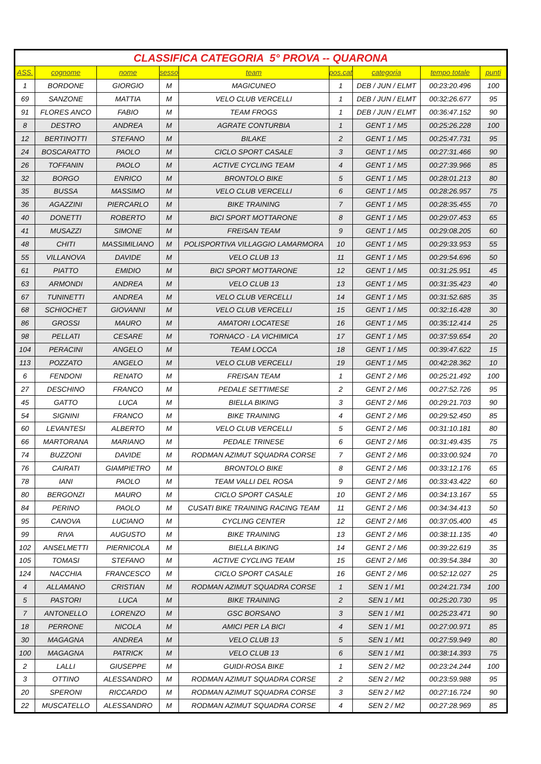| CLASSIFICA CATEGORIA 5° PROVA -- QUARONA | | | | | | | | |
| ASS. | cognome | nome | sesso | team | pos.cat | categoria | tempo totale | punti |
| 1 | BORDONE | GIORGIO | M | MAGICUNEO | 1 | DEB / JUN / ELMT | 00:23:20.496 | 100 |
| 69 | SANZONE | MATTIA | M | VELO CLUB VERCELLI | 1 | DEB / JUN / ELMT | 00:32:26.677 | 95 |
| 91 | FLORES ANCO | FABIO | M | TEAM FROGS | 1 | DEB / JUN / ELMT | 00:36:47.152 | 90 |
| 8 | DESTRO | ANDREA | M | AGRATE CONTURBIA | 1 | GENT 1 / M5 | 00:25:26.228 | 100 |
| 12 | BERTINOTTI | STEFANO | M | BILAKE | 2 | GENT 1 / M5 | 00:25:47.731 | 95 |
| 24 | BOSCARATTO | PAOLO | M | CICLO SPORT CASALE | 3 | GENT 1 / M5 | 00:27:31.466 | 90 |
| 26 | TOFFANIN | PAOLO | M | ACTIVE CYCLING TEAM | 4 | GENT 1 / M5 | 00:27:39.966 | 85 |
| 32 | BORGO | ENRICO | M | BRONTOLO BIKE | 5 | GENT 1 / M5 | 00:28:01.213 | 80 |
| 35 | BUSSA | MASSIMO | M | VELO CLUB VERCELLI | 6 | GENT 1 / M5 | 00:28:26.957 | 75 |
| 36 | AGAZZINI | PIERCARLO | M | BIKE TRAINING | 7 | GENT 1 / M5 | 00:28:35.455 | 70 |
| 40 | DONETTI | ROBERTO | M | BICI SPORT MOTTARONE | 8 | GENT 1 / M5 | 00:29:07.453 | 65 |
| 41 | MUSAZZI | SIMONE | M | FREISAN TEAM | 9 | GENT 1 / M5 | 00:29:08.205 | 60 |
| 48 | CHITI | MASSIMILIANO | M | POLISPORTIVA VILLAGGIO LAMARMORA | 10 | GENT 1 / M5 | 00:29:33.953 | 55 |
| 55 | VILLANOVA | DAVIDE | M | VELO CLUB 13 | 11 | GENT 1 / M5 | 00:29:54.696 | 50 |
| 61 | PIATTO | EMIDIO | M | BICI SPORT MOTTARONE | 12 | GENT 1 / M5 | 00:31:25.951 | 45 |
| 63 | ARMONDI | ANDREA | M | VELO CLUB 13 | 13 | GENT 1 / M5 | 00:31:35.423 | 40 |
| 67 | TUNINETTI | ANDREA | M | VELO CLUB VERCELLI | 14 | GENT 1 / M5 | 00:31:52.685 | 35 |
| 68 | SCHIOCHET | GIOVANNI | M | VELO CLUB VERCELLI | 15 | GENT 1 / M5 | 00:32:16.428 | 30 |
| 86 | GROSSI | MAURO | M | AMATORI LOCATESE | 16 | GENT 1 / M5 | 00:35:12.414 | 25 |
| 98 | PELLATI | CESARE | M | TORNACO - LA VICHIMICA | 17 | GENT 1 / M5 | 00:37:59.654 | 20 |
| 104 | PERACINI | ANGELO | M | TEAM LOCCA | 18 | GENT 1 / M5 | 00:39:47.622 | 15 |
| 113 | POZZATO | ANGELO | M | VELO CLUB VERCELLI | 19 | GENT 1 / M5 | 00:42:28.362 | 10 |
| 6 | FENDONI | RENATO | M | FREISAN TEAM | 1 | GENT 2 / M6 | 00:25:21.492 | 100 |
| 27 | DESCHINO | FRANCO | M | PEDALE SETTIMESE | 2 | GENT 2 / M6 | 00:27:52.726 | 95 |
| 45 | GATTO | LUCA | M | BIELLA BIKING | 3 | GENT 2 / M6 | 00:29:21.703 | 90 |
| 54 | SIGNINI | FRANCO | M | BIKE TRAINING | 4 | GENT 2 / M6 | 00:29:52.450 | 85 |
| 60 | LEVANTESI | ALBERTO | M | VELO CLUB VERCELLI | 5 | GENT 2 / M6 | 00:31:10.181 | 80 |
| 66 | MARTORANA | MARIANO | M | PEDALE TRINESE | 6 | GENT 2 / M6 | 00:31:49.435 | 75 |
| 74 | BUZZONI | DAVIDE | M | RODMAN AZIMUT SQUADRA CORSE | 7 | GENT 2 / M6 | 00:33:00.924 | 70 |
| 76 | CAIRATI | GIAMPIETRO | M | BRONTOLO BIKE | 8 | GENT 2 / M6 | 00:33:12.176 | 65 |
| 78 | IANI | PAOLO | M | TEAM VALLI DEL ROSA | 9 | GENT 2 / M6 | 00:33:43.422 | 60 |
| 80 | BERGONZI | MAURO | M | CICLO SPORT CASALE | 10 | GENT 2 / M6 | 00:34:13.167 | 55 |
| 84 | PERINO | PAOLO | M | CUSATI BIKE TRAINING RACING TEAM | 11 | GENT 2 / M6 | 00:34:34.413 | 50 |
| 95 | CANOVA | LUCIANO | M | CYCLING CENTER | 12 | GENT 2 / M6 | 00:37:05.400 | 45 |
| 99 | RIVA | AUGUSTO | M | BIKE TRAINING | 13 | GENT 2 / M6 | 00:38:11.135 | 40 |
| 102 | ANSELMETTI | PIERNICOLA | M | BIELLA BIKING | 14 | GENT 2 / M6 | 00:39:22.619 | 35 |
| 105 | TOMASI | STEFANO | M | ACTIVE CYCLING TEAM | 15 | GENT 2 / M6 | 00:39:54.384 | 30 |
| 124 | NACCHIA | FRANCESCO | M | CICLO SPORT CASALE | 16 | GENT 2 / M6 | 00:52:12.027 | 25 |
| 4 | ALLAMANO | CRISTIAN | M | RODMAN AZIMUT SQUADRA CORSE | 1 | SEN 1 / M1 | 00:24:21.734 | 100 |
| 5 | PASTORI | LUCA | M | BIKE TRAINING | 2 | SEN 1 / M1 | 00:25:20.730 | 95 |
| 7 | ANTONELLO | LORENZO | M | GSC BORSANO | 3 | SEN 1 / M1 | 00:25:23.471 | 90 |
| 18 | PERRONE | NICOLA | M | AMICI PER LA BICI | 4 | SEN 1 / M1 | 00:27:00.971 | 85 |
| 30 | MAGAGNA | ANDREA | M | VELO CLUB 13 | 5 | SEN 1 / M1 | 00:27:59.949 | 80 |
| 100 | MAGAGNA | PATRICK | M | VELO CLUB 13 | 6 | SEN 1 / M1 | 00:38:14.393 | 75 |
| 2 | LALLI | GIUSEPPE | M | GUIDI-ROSA BIKE | 1 | SEN 2 / M2 | 00:23:24.244 | 100 |
| 3 | OTTINO | ALESSANDRO | M | RODMAN AZIMUT SQUADRA CORSE | 2 | SEN 2 / M2 | 00:23:59.988 | 95 |
| 20 | SPERONI | RICCARDO | M | RODMAN AZIMUT SQUADRA CORSE | 3 | SEN 2 / M2 | 00:27:16.724 | 90 |
| 22 | MUSCATELLO | ALESSANDRO | M | RODMAN AZIMUT SQUADRA CORSE | 4 | SEN 2 / M2 | 00:27:28.969 | 85 |